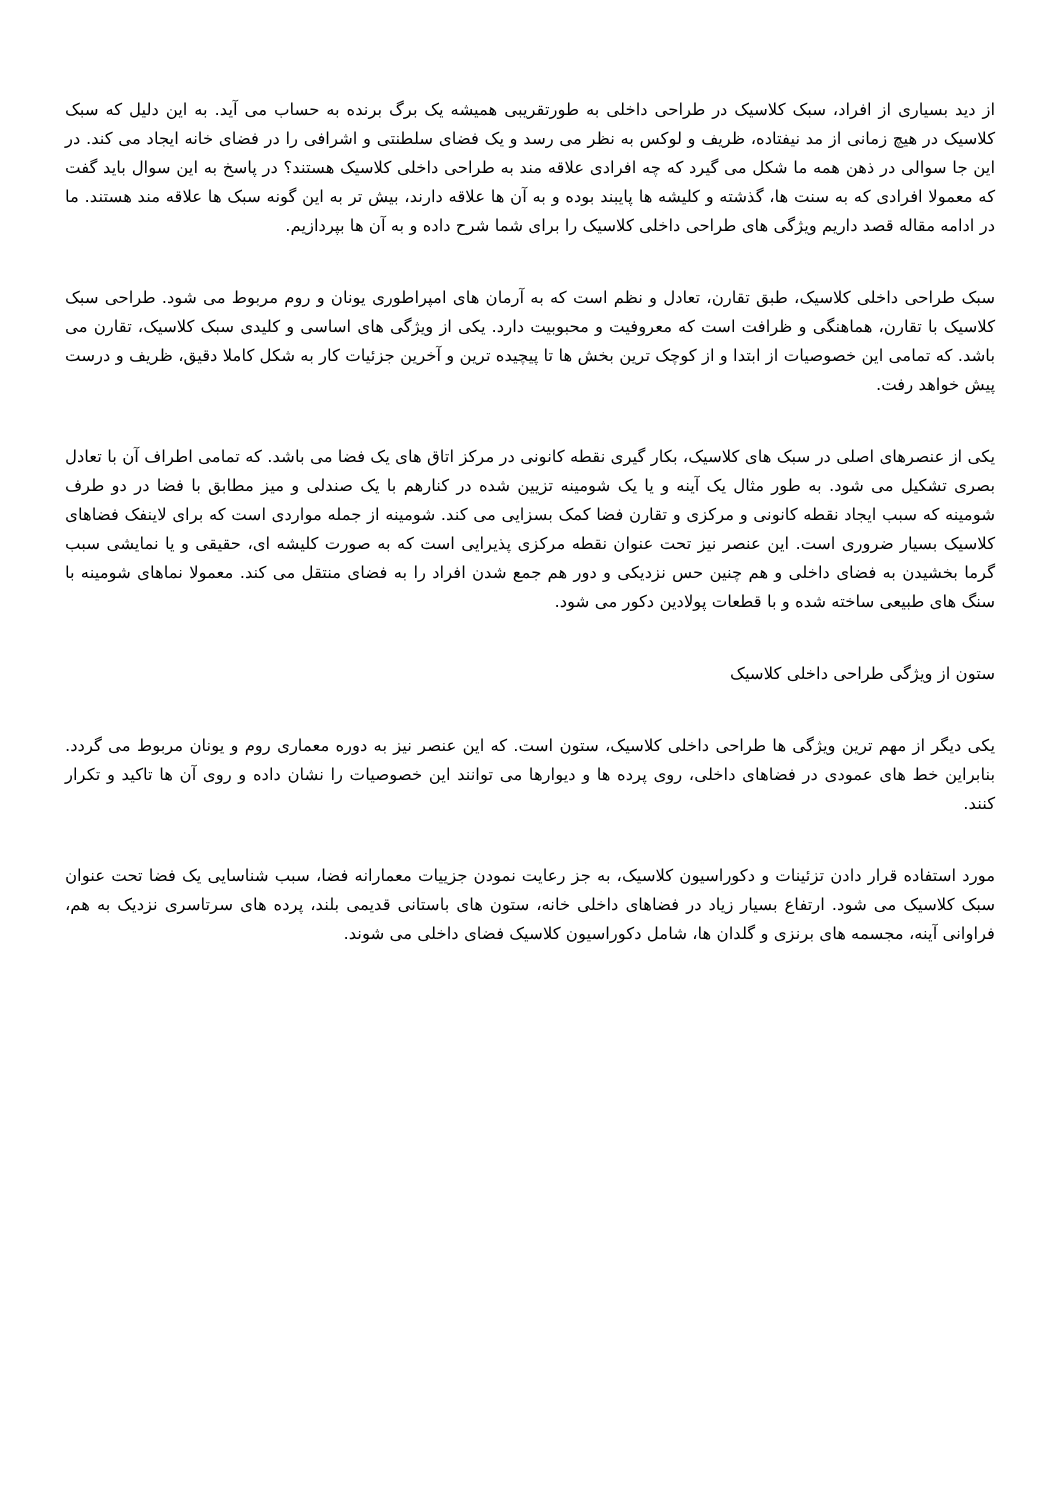از دید بسیاری از افراد، سبک کلاسیک در طراحی داخلی به طورتقریبی همیشه یک برگ برنده به حساب می آید. به این دلیل که سبک کلاسیک در هیچ زمانی از مد نیفتاده، ظریف و لوکس به نظر می رسد و یک فضای سلطنتی و اشرافی را در فضای خانه ایجاد می کند. در این جا سوالی در ذهن همه ما شکل می گیرد که چه افرادی علاقه مند به طراحی داخلی کلاسیک هستند؟ در پاسخ به این سوال باید گفت که معمولا افرادی که به سنت ها، گذشته و کلیشه ها پایبند بوده و به آن ها علاقه دارند، بیش تر به این گونه سبک ها علاقه مند هستند. ما در ادامه مقاله قصد داریم ویژگی های طراحی داخلی کلاسیک را برای شما شرح داده و به آن ها بپردازیم.
سبک طراحی داخلی کلاسیک، طبق تقارن، تعادل و نظم است که به آرمان های امپراطوری یونان و روم مربوط می شود. طراحی سبک کلاسیک با تقارن، هماهنگی و ظرافت است که معروفیت و محبوبیت دارد. یکی از ویژگی های اساسی و کلیدی سبک کلاسیک، تقارن می باشد. که تمامی این خصوصیات از ابتدا و از کوچک ترین بخش ها تا پیچیده ترین و آخرین جزئیات کار به شکل کاملا دقیق، ظریف و درست پیش خواهد رفت.
یکی از عنصرهای اصلی در سبک های کلاسیک، بکار گیری نقطه کانونی در مرکز اتاق های یک فضا می باشد. که تمامی اطراف آن با تعادل بصری تشکیل می شود. به طور مثال یک آینه و یا یک شومینه تزیین شده در کنارهم با یک صندلی و میز مطابق با فضا در دو طرف شومینه که سبب ایجاد نقطه کانونی و مرکزی و تقارن فضا کمک بسزایی می کند. شومینه از جمله مواردی است که برای لاینفک فضاهای کلاسیک بسیار ضروری است. این عنصر نیز تحت عنوان نقطه مرکزی پذیرایی است که به صورت کلیشه ای، حقیقی و یا نمایشی سبب گرما بخشیدن به فضای داخلی و هم چنین حس نزدیکی و دور هم جمع شدن افراد را به فضای منتقل می کند. معمولا نماهای شومینه با سنگ های طبیعی ساخته شده و با قطعات پولادین دکور می شود.
ستون از ویژگی طراحی داخلی کلاسیک
یکی دیگر از مهم ترین ویژگی ها طراحی داخلی کلاسیک، ستون است. که این عنصر نیز به دوره معماری روم و یونان مربوط می گردد. بنابراین خط های عمودی در فضاهای داخلی، روی پرده ها و دیوارها می توانند این خصوصیات را نشان داده و روی آن ها تاکید و تکرار کنند.
مورد استفاده قرار دادن تزئینات و دکوراسیون کلاسیک، به جز رعایت نمودن جزییات معمارانه فضا، سبب شناسایی یک فضا تحت عنوان سبک کلاسیک می شود. ارتفاع بسیار زیاد در فضاهای داخلی خانه، ستون های باستانی قدیمی بلند، پرده های سرتاسری نزدیک به هم، فراوانی آینه، مجسمه های برنزی و گلدان ها، شامل دکوراسیون کلاسیک فضای داخلی می شوند.